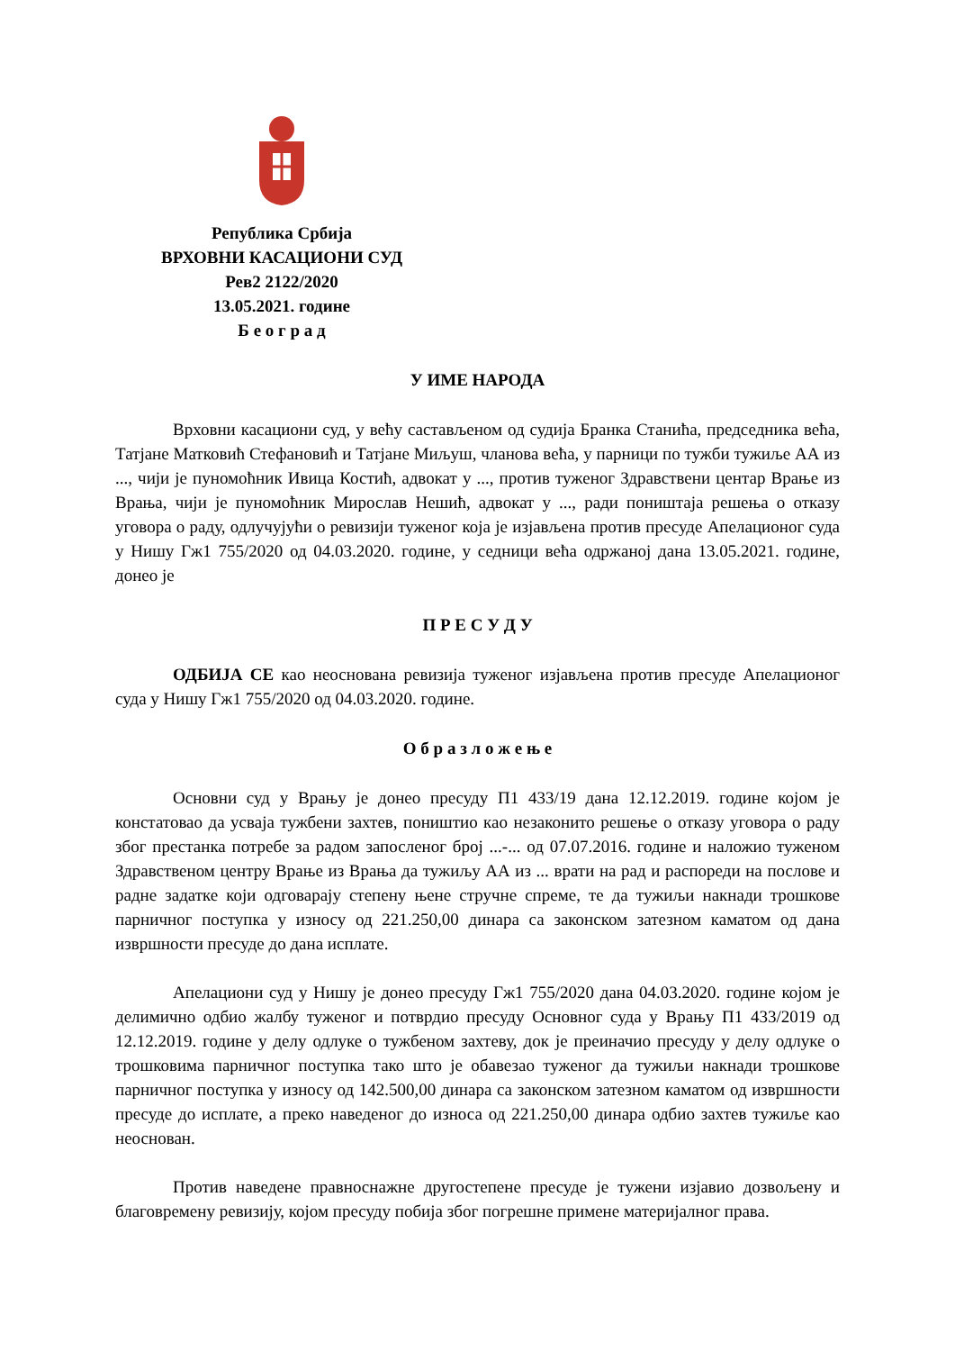Република Србија
ВРХОВНИ КАСАЦИОНИ СУД
Рев2 2122/2020
13.05.2021. године
Б е о г р а д
У ИМЕ НАРОДА
Врховни касациони суд, у већу састављеном од судија Бранка Станића, председника већа, Татјане Матковић Стефановић и Татјане Миљуш, чланова већа, у парници по тужби тужиље АА из ..., чији је пуномоћник Ивица Костић, адвокат у ..., против туженог Здравствени центар Врање из Врања, чији је пуномоћник Мирослав Нешић, адвокат у ..., ради поништаја решења о отказу уговора о раду, одлучујући о ревизији туженог која је изјављена против пресуде Апелационог суда у Нишу Гж1 755/2020 од 04.03.2020. године, у седници већа одржаној дана 13.05.2021. године, донео је
П Р Е С У Д У
ОДБИЈА СЕ као неоснована ревизија туженог изјављена против пресуде Апелационог суда у Нишу Гж1 755/2020 од 04.03.2020. године.
О б р а з л о ж е њ е
Основни суд у Врању је донео пресуду П1 433/19 дана 12.12.2019. године којом је констатовао да усваја тужбени захтев, поништио као незаконито решење о отказу уговора о раду због престанка потребе за радом запосленог број ...-... од 07.07.2016. године и наложио туженом Здравственом центру Врање из Врања да тужиљу АА из ... врати на рад и распореди на послове и радне задатке који одговарају степену њене стручне спреме, те да тужиљи накнади трошкове парничног поступка у износу од 221.250,00 динара са законском затезном каматом од дана извршности пресуде до дана исплате.
Апелациони суд у Нишу је донео пресуду Гж1 755/2020 дана 04.03.2020. године којом је делимично одбио жалбу туженог и потврдио пресуду Основног суда у Врању П1 433/2019 од 12.12.2019. године у делу одлуке о тужбеном захтеву, док је преиначио пресуду у делу одлуке о трошковима парничног поступка тако што је обавезао туженог да тужиљи накнади трошкове парничног поступка у износу од 142.500,00 динара са законском затезном каматом од извршности пресуде до исплате, а преко наведеног до износа од 221.250,00 динара одбио захтев тужиље као неоснован.
Против наведене правноснажне другостепене пресуде је тужени изјавио дозвољену и благовремену ревизију, којом пресуду побија због погрешне примене материјалног права.